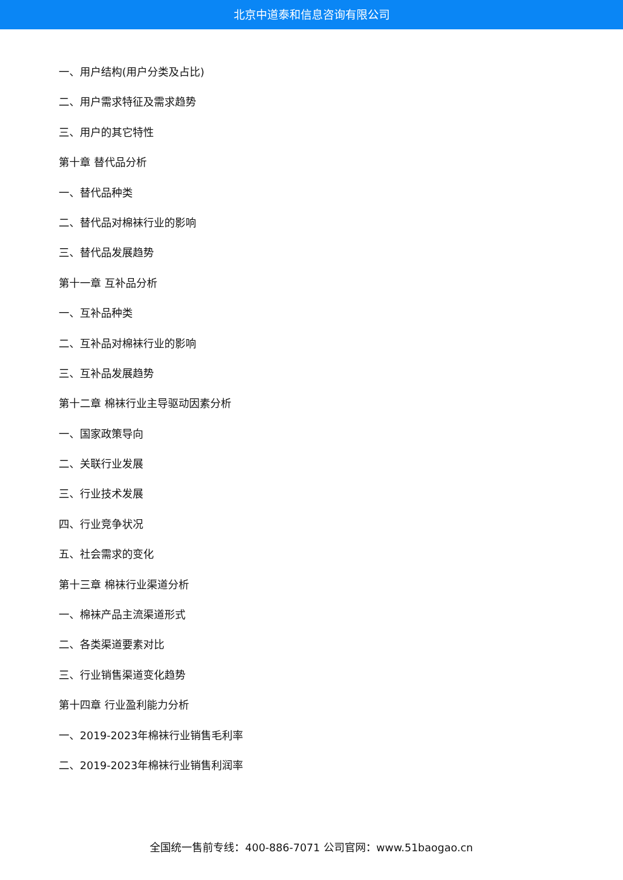北京中道泰和信息咨询有限公司
一、用户结构(用户分类及占比)
二、用户需求特征及需求趋势
三、用户的其它特性
第十章 替代品分析
一、替代品种类
二、替代品对棉袜行业的影响
三、替代品发展趋势
第十一章 互补品分析
一、互补品种类
二、互补品对棉袜行业的影响
三、互补品发展趋势
第十二章 棉袜行业主导驱动因素分析
一、国家政策导向
二、关联行业发展
三、行业技术发展
四、行业竞争状况
五、社会需求的变化
第十三章 棉袜行业渠道分析
一、棉袜产品主流渠道形式
二、各类渠道要素对比
三、行业销售渠道变化趋势
第十四章 行业盈利能力分析
一、2019-2023年棉袜行业销售毛利率
二、2019-2023年棉袜行业销售利润率
全国统一售前专线：400-886-7071 公司官网：www.51baogao.cn